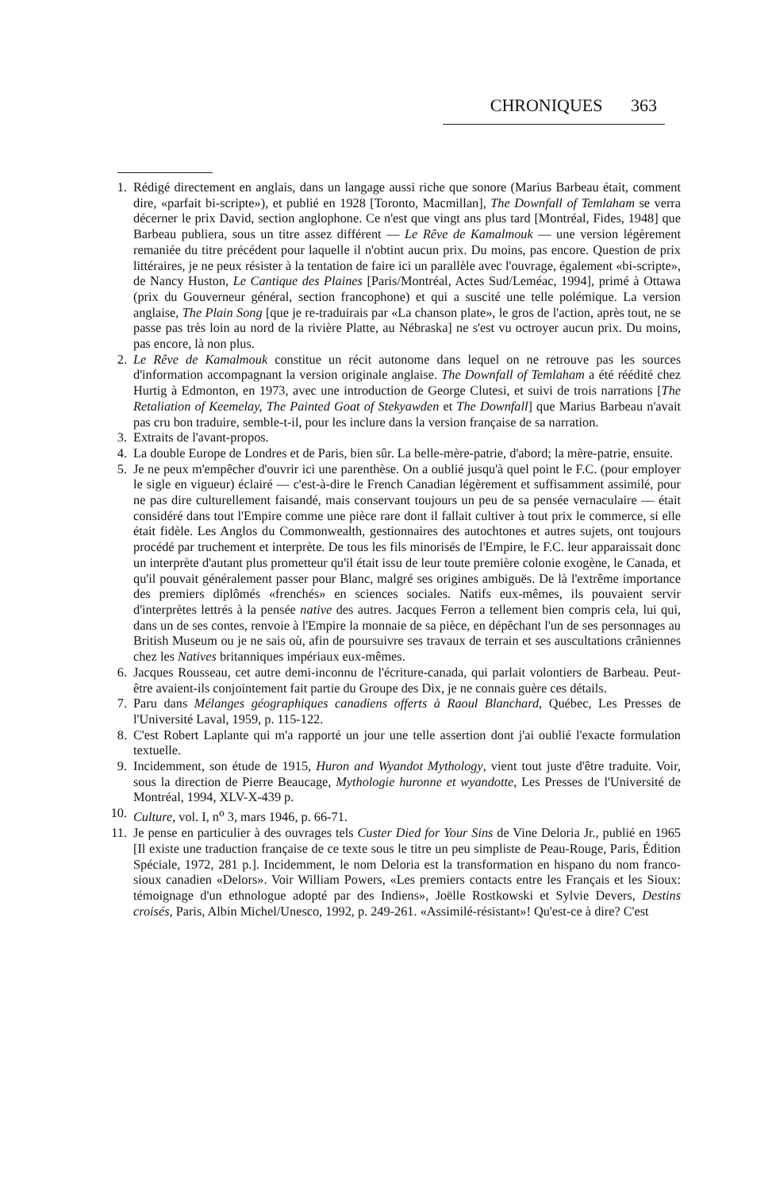CHRONIQUES 363
1. Rédigé directement en anglais, dans un langage aussi riche que sonore (Marius Barbeau était, comment dire, «parfait bi-scripte»), et publié en 1928 [Toronto, Macmillan], The Downfall of Temlaham se verra décerner le prix David, section anglophone. Ce n'est que vingt ans plus tard [Montréal, Fides, 1948] que Barbeau publiera, sous un titre assez différent — Le Rêve de Kamalmouk — une version légèrement remaniée du titre précédent pour laquelle il n'obtint aucun prix. Du moins, pas encore. Question de prix littéraires, je ne peux résister à la tentation de faire ici un parallèle avec l'ouvrage, également «bi-scripte», de Nancy Huston, Le Cantique des Plaines [Paris/Montréal, Actes Sud/Leméac, 1994], primé à Ottawa (prix du Gouverneur général, section francophone) et qui a suscité une telle polémique. La version anglaise, The Plain Song [que je re-traduirais par «La chanson plate», le gros de l'action, après tout, ne se passe pas très loin au nord de la rivière Platte, au Nébraska] ne s'est vu octroyer aucun prix. Du moins, pas encore, là non plus.
2. Le Rêve de Kamalmouk constitue un récit autonome dans lequel on ne retrouve pas les sources d'information accompagnant la version originale anglaise. The Downfall of Temlaham a été réédité chez Hurtig à Edmonton, en 1973, avec une introduction de George Clutesi, et suivi de trois narrations [The Retaliation of Keemelay, The Painted Goat of Stekyawden et The Downfall] que Marius Barbeau n'avait pas cru bon traduire, semble-t-il, pour les inclure dans la version française de sa narration.
3. Extraits de l'avant-propos.
4. La double Europe de Londres et de Paris, bien sûr. La belle-mère-patrie, d'abord; la mère-patrie, ensuite.
5. Je ne peux m'empêcher d'ouvrir ici une parenthèse. On a oublié jusqu'à quel point le F.C. (pour employer le sigle en vigueur) éclairé — c'est-à-dire le French Canadian légèrement et suffisamment assimilé, pour ne pas dire culturellement faisandé, mais conservant toujours un peu de sa pensée vernaculaire — était considéré dans tout l'Empire comme une pièce rare dont il fallait cultiver à tout prix le commerce, si elle était fidèle. Les Anglos du Commonwealth, gestionnaires des autochtones et autres sujets, ont toujours procédé par truchement et interprète. De tous les fils minorisés de l'Empire, le F.C. leur apparaissait donc un interprète d'autant plus prometteur qu'il était issu de leur toute première colonie exogène, le Canada, et qu'il pouvait généralement passer pour Blanc, malgré ses origines ambiguës. De là l'extrême importance des premiers diplômés «frenchés» en sciences sociales. Natifs eux-mêmes, ils pouvaient servir d'interprètes lettrés à la pensée native des autres. Jacques Ferron a tellement bien compris cela, lui qui, dans un de ses contes, renvoie à l'Empire la monnaie de sa pièce, en dépêchant l'un de ses personnages au British Museum ou je ne sais où, afin de poursuivre ses travaux de terrain et ses auscultations crâniennes chez les Natives britanniques impériaux eux-mêmes.
6. Jacques Rousseau, cet autre demi-inconnu de l'écriture-canada, qui parlait volontiers de Barbeau. Peut-être avaient-ils conjointement fait partie du Groupe des Dix, je ne connais guère ces détails.
7. Paru dans Mélanges géographiques canadiens offerts à Raoul Blanchard, Québec, Les Presses de l'Université Laval, 1959, p. 115-122.
8. C'est Robert Laplante qui m'a rapporté un jour une telle assertion dont j'ai oublié l'exacte formulation textuelle.
9. Incidemment, son étude de 1915, Huron and Wyandot Mythology, vient tout juste d'être traduite. Voir, sous la direction de Pierre Beaucage, Mythologie huronne et wyandotte, Les Presses de l'Université de Montréal, 1994, XLV-X-439 p.
10. Culture, vol. I, n<sup>o</sup> 3, mars 1946, p. 66-71.
11. Je pense en particulier à des ouvrages tels Custer Died for Your Sins de Vine Deloria Jr., publié en 1965 [Il existe une traduction française de ce texte sous le titre un peu simpliste de Peau-Rouge, Paris, Édition Spéciale, 1972, 281 p.]. Incidemment, le nom Deloria est la transformation en hispano du nom franco-sioux canadien «Delors». Voir William Powers, «Les premiers contacts entre les Français et les Sioux: témoignage d'un ethnologue adopté par des Indiens», Joëlle Rostkowski et Sylvie Devers, Destins croisés, Paris, Albin Michel/Unesco, 1992, p. 249-261. «Assimilé-résistant»! Qu'est-ce à dire? C'est